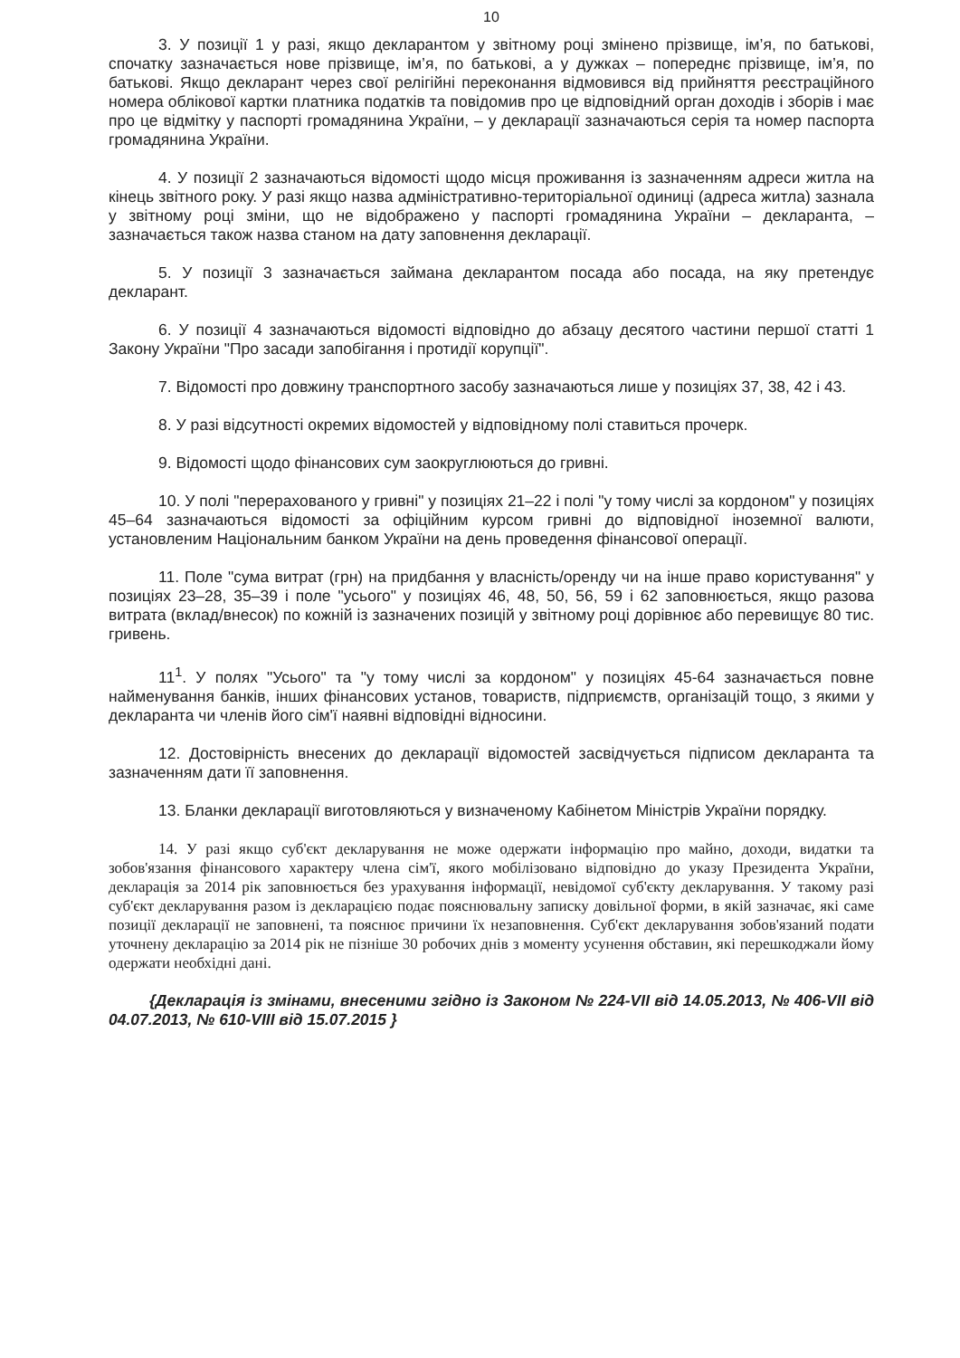10
3. У позиції 1 у разі, якщо декларантом у звітному році змінено прізвище, ім’я, по батькові, спочатку зазначається нове прізвище, ім’я, по батькові, а у дужках – попереднє прізвище, ім’я, по батькові. Якщо декларант через свої релігійні переконання відмовився від прийняття реєстраційного номера облікової картки платника податків та повідомив про це відповідний орган доходів і зборів і має про це відмітку у паспорті громадянина України, – у декларації зазначаються серія та номер паспорта громадянина України.
4. У позиції 2 зазначаються відомості щодо місця проживання із зазначенням адреси житла на кінець звітного року. У разі якщо назва адміністративно-територіальної одиниці (адреса житла) зазнала у звітному році зміни, що не відображено у паспорті громадянина України – декларанта, – зазначається також назва станом на дату заповнення декларації.
5. У позиції 3 зазначається займана декларантом посада або посада, на яку претендує декларант.
6. У позиції 4 зазначаються відомості відповідно до абзацу десятого частини першої статті 1 Закону України "Про засади запобігання і протидії корупції".
7. Відомості про довжину транспортного засобу зазначаються лише у позиціях 37, 38, 42 і 43.
8. У разі відсутності окремих відомостей у відповідному полі ставиться прочерк.
9. Відомості щодо фінансових сум заокруглюються до гривні.
10. У полі "перерахованого у гривні" у позиціях 21–22 і полі "у тому числі за кордоном" у позиціях 45–64 зазначаються відомості за офіційним курсом гривні до відповідної іноземної валюти, установленим Національним банком України на день проведення фінансової операції.
11. Поле "сума витрат (грн) на придбання у власність/оренду чи на інше право користування" у позиціях 23–28, 35–39 і поле "усього" у позиціях 46, 48, 50, 56, 59 і 62 заповнюється, якщо разова витрата (вклад/внесок) по кожній із зазначених позицій у звітному році дорівнює або перевищує 80 тис. гривень.
11<sup>1</sup>. У полях "Усього" та "у тому числі за кордоном" у позиціях 45-64 зазначається повне найменування банків, інших фінансових установ, товариств, підприємств, організацій тощо, з якими у декларанта чи членів його сім'ї наявні відповідні відносини.
12. Достовірність внесених до декларації відомостей засвідчується підписом декларанта та зазначенням дати її заповнення.
13. Бланки декларації виготовляються у визначеному Кабінетом Міністрів України порядку.
14. У разі якщо суб'єкт декларування не може одержати інформацію про майно, доходи, видатки та зобов'язання фінансового характеру члена сім'ї, якого мобілізовано відповідно до указу Президента України, декларація за 2014 рік заповнюється без урахування інформації, невідомої суб'єкту декларування. У такому разі суб'єкт декларування разом із декларацією подає пояснювальну записку довільної форми, в якій зазначає, які саме позиції декларації не заповнені, та пояснює причини їх незаповнення. Суб'єкт декларування зобов'язаний подати уточнену декларацію за 2014 рік не пізніше 30 робочих днів з моменту усунення обставин, які перешкоджали йому одержати необхідні дані.
{Декларація із змінами, внесеними згідно із Законом № 224-VII від 14.05.2013, № 406-VII від 04.07.2013, № 610-VIII від 15.07.2015 }